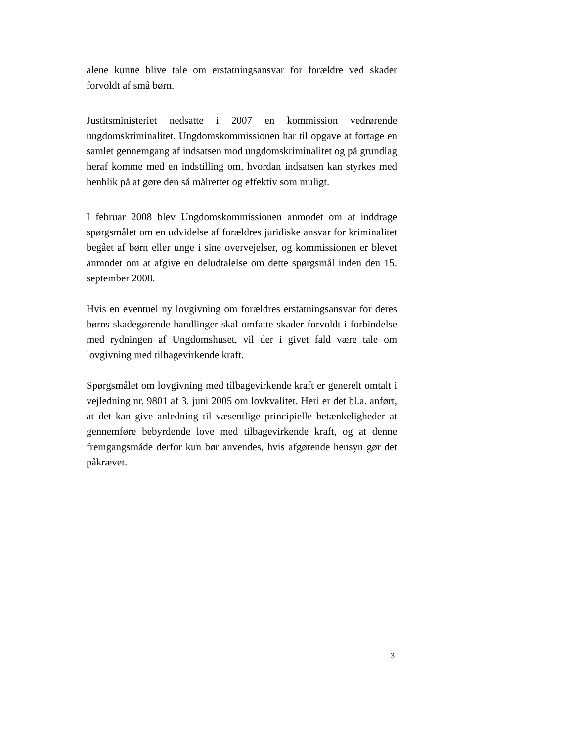alene kunne blive tale om erstatningsansvar for forældre ved skader forvoldt af små børn.
Justitsministeriet nedsatte i 2007 en kommission vedrørende ungdomskriminalitet. Ungdomskommissionen har til opgave at fortage en samlet gennemgang af indsatsen mod ungdomskriminalitet og på grundlag heraf komme med en indstilling om, hvordan indsatsen kan styrkes med henblik på at gøre den så målrettet og effektiv som muligt.
I februar 2008 blev Ungdomskommissionen anmodet om at inddrage spørgsmålet om en udvidelse af forældres juridiske ansvar for kriminalitet begået af børn eller unge i sine overvejelser, og kommissionen er blevet anmodet om at afgive en deludtalelse om dette spørgsmål inden den 15. september 2008.
Hvis en eventuel ny lovgivning om forældres erstatningsansvar for deres børns skadegørende handlinger skal omfatte skader forvoldt i forbindelse med rydningen af Ungdomshuset, vil der i givet fald være tale om lovgivning med tilbagevirkende kraft.
Spørgsmålet om lovgivning med tilbagevirkende kraft er generelt omtalt i vejledning nr. 9801 af 3. juni 2005 om lovkvalitet. Heri er det bl.a. anført, at det kan give anledning til væsentlige principielle betænkeligheder at gennemføre bebyrdende love med tilbagevirkende kraft, og at denne fremgangsmåde derfor kun bør anvendes, hvis afgørende hensyn gør det påkrævet.
3